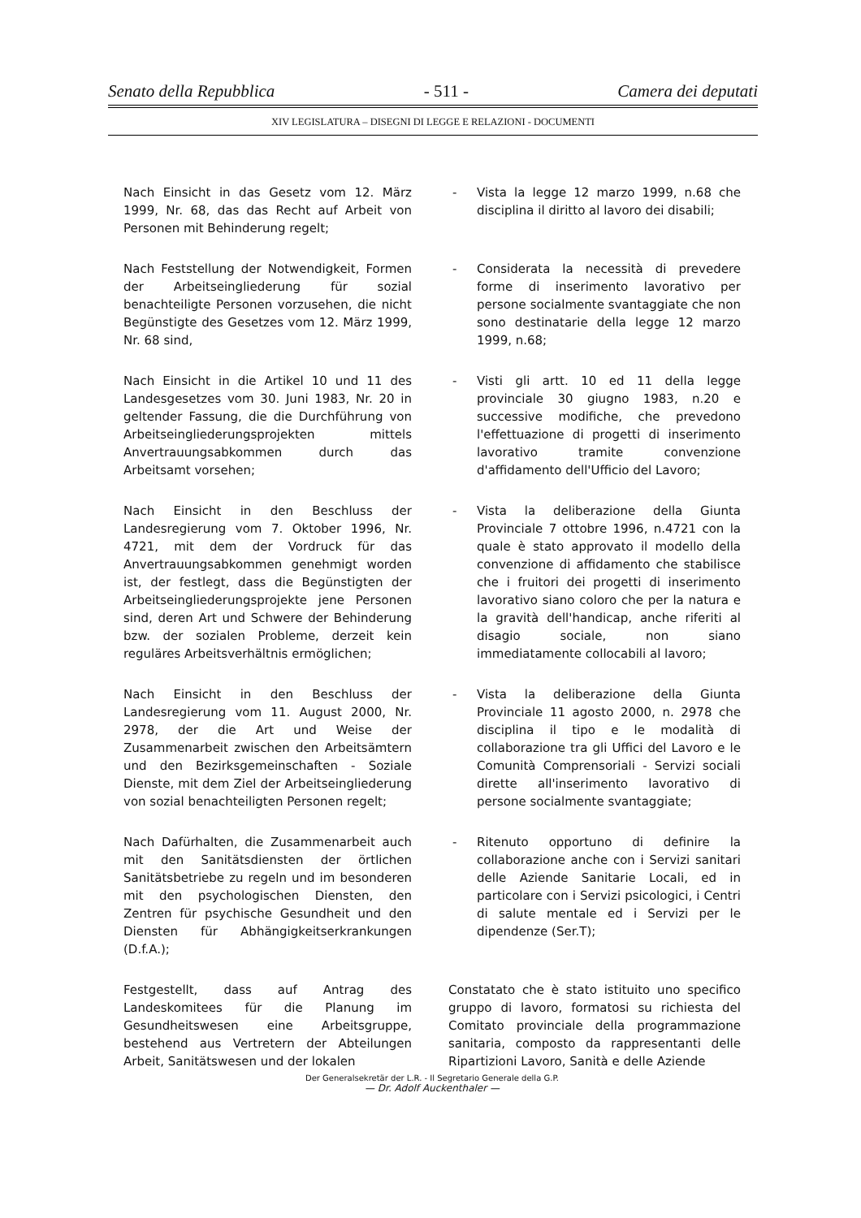Senato della Repubblica - 511 - Camera dei deputati
XIV LEGISLATURA – DISEGNI DI LEGGE E RELAZIONI - DOCUMENTI
Nach Einsicht in das Gesetz vom 12. März 1999, Nr. 68, das das Recht auf Arbeit von Personen mit Behinderung regelt;
- Vista la legge 12 marzo 1999, n.68 che disciplina il diritto al lavoro dei disabili;
Nach Feststellung der Notwendigkeit, Formen der Arbeitseingliederung für sozial benachteiligte Personen vorzusehen, die nicht Begünstigte des Gesetzes vom 12. März 1999, Nr. 68 sind,
- Considerata la necessità di prevedere forme di inserimento lavorativo per persone socialmente svantaggiate che non sono destinatarie della legge 12 marzo 1999, n.68;
Nach Einsicht in die Artikel 10 und 11 des Landesgesetzes vom 30. Juni 1983, Nr. 20 in geltender Fassung, die die Durchführung von Arbeitseingliederungsprojekten mittels Anvertrauungsabkommen durch das Arbeitsamt vorsehen;
- Visti gli artt. 10 ed 11 della legge provinciale 30 giugno 1983, n.20 e successive modifiche, che prevedono l'effettuazione di progetti di inserimento lavorativo tramite convenzione d'affidamento dell'Ufficio del Lavoro;
Nach Einsicht in den Beschluss der Landesregierung vom 7. Oktober 1996, Nr. 4721, mit dem der Vordruck für das Anvertrauungsabkommen genehmigt worden ist, der festlegt, dass die Begünstigten der Arbeitseingliederungsprojekte jene Personen sind, deren Art und Schwere der Behinderung bzw. der sozialen Probleme, derzeit kein reguläres Arbeitsverhältnis ermöglichen;
- Vista la deliberazione della Giunta Provinciale 7 ottobre 1996, n.4721 con la quale è stato approvato il modello della convenzione di affidamento che stabilisce che i fruitori dei progetti di inserimento lavorativo siano coloro che per la natura e la gravità dell'handicap, anche riferiti al disagio sociale, non siano immediatamente collocabili al lavoro;
Nach Einsicht in den Beschluss der Landesregierung vom 11. August 2000, Nr. 2978, der die Art und Weise der Zusammenarbeit zwischen den Arbeitsämtern und den Bezirksgemeinschaften - Soziale Dienste, mit dem Ziel der Arbeitseingliederung von sozial benachteiligten Personen regelt;
- Vista la deliberazione della Giunta Provinciale 11 agosto 2000, n. 2978 che disciplina il tipo e le modalità di collaborazione tra gli Uffici del Lavoro e le Comunità Comprensoriali - Servizi sociali dirette all'inserimento lavorativo di persone socialmente svantaggiate;
Nach Dafürhalten, die Zusammenarbeit auch mit den Sanitätsdiensten der örtlichen Sanitätsbetriebe zu regeln und im besonderen mit den psychologischen Diensten, den Zentren für psychische Gesundheit und den Diensten für Abhängigkeitserkrankungen (D.f.A.);
- Ritenuto opportuno di definire la collaborazione anche con i Servizi sanitari delle Aziende Sanitarie Locali, ed in particolare con i Servizi psicologici, i Centri di salute mentale ed i Servizi per le dipendenze (Ser.T);
Festgestellt, dass auf Antrag des Landeskomitees für die Planung im Gesundheitswesen eine Arbeitsgruppe, bestehend aus Vertretern der Abteilungen Arbeit, Sanitätswesen und der lokalen
Constatato che è stato istituito uno specifico gruppo di lavoro, formatosi su richiesta del Comitato provinciale della programmazione sanitaria, composto da rappresentanti delle Ripartizioni Lavoro, Sanità e delle Aziende
Der Generalsekretär der L.R. - Il Segretario Generale della G.P.
— Dr. Adolf Auckenthaler —